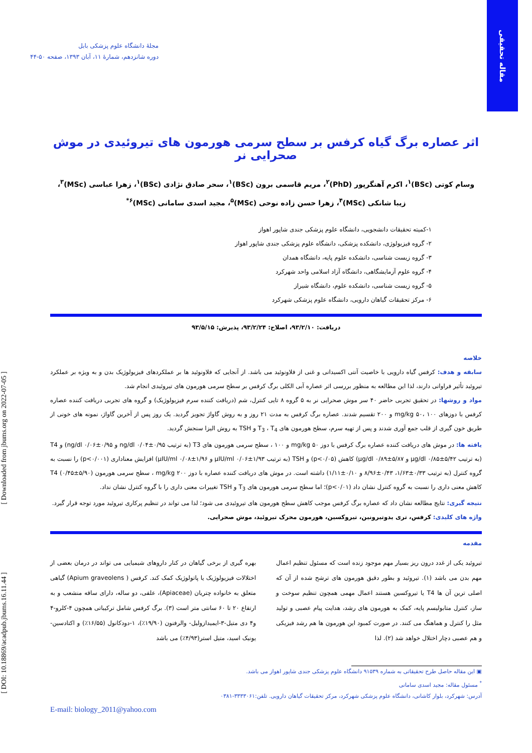مقاله تحقیقی
[ Downloaded from jbums.org on 2022-07-05 ]
[ DOI: 10.18869/acadpub.jbums.16.11.44 ]
مجلهٔ دانشگاه علوم پزشکی بابل
دوره شانزدهم، شمارهٔ ۱۱، آبان ۱۳۹۳، صفحه ۵۰-۴۴
اثر عصاره برگ گیاه کرفس بر سطح سرمی هورمون های تیروئیدی در موش صحرایی نر
وسام کوتی (BSc)<sup>۱</sup>، اکرم آهنگرپور (PhD)<sup>۲</sup>، مریم قاسمی برون (BSc)<sup>۱</sup>، سحر صادق نژادی (BSc)<sup>۱</sup>، زهرا عباسی (MSc)<sup>۳</sup>،
زیبا شانکی (MSc)<sup>۴</sup>، زهرا حسن زاده نوحی (MSc)<sup>۵</sup>، مجید اسدی سامانی (MSc)<sup>۶*</sup>
۱-کمیته تحقیقات دانشجویی، دانشگاه علوم پزشکی جندی شاپور اهواز
۲- گروه فیزیولوژی، دانشکده پزشکی، دانشگاه علوم پزشکی جندی شاپور اهواز
۳- گروه زیست شناسی، دانشکده علوم پایه، دانشگاه همدان
۴- گروه علوم آزمایشگاهی، دانشگاه آزاد اسلامی واحد شهرکرد
۵- گروه زیست شناسی، دانشکده علوم، دانشگاه شیراز
۶- مرکز تحقیقات گیاهان دارویی، دانشگاه علوم پزشکی شهرکرد
دریافت: ۹۳/۲/۱۰، اصلاح: ۹۳/۲/۲۴، پذیرش: ۹۳/۵/۱۵
خلاصه
سابقه و هدف: کرفس گیاه دارویی با خاصیت آنتی اکسیدانی و غنی از فلاونوئید می باشد. از آنجایی که فلاونوئید ها بر عملکردهای فیزیولوژیک بدن و به ویژه بر عملکرد تیروئید تأثیر فراوانی دارند، لذا این مطالعه به منظور بررسی اثر عصاره آبی الکلی برگ کرفس بر سطح سرمی هورمون های تیروئیدی انجام شد.
مواد و روشها: در تحقیق تجربی حاضر ۴۰ سر موش صحرایی نر به ۵ گروه ۸ تایی کنترل، شم (دریافت کننده سرم فیزیولوژیک) و گروه های تجربی دریافت کننده عصاره کرفس با دوزهای mg/kg ۵۰، ۱۰۰ و ۲۰۰ تقسیم شدند. عصاره برگ کرفس به مدت ۲۱ روز و به روش گاواژ تجویز گردید. یک روز پس از آخرین گاواژ، نمونه های خونی از طریق خون گیری از قلب جمع آوری شدند و پس از تهیه سرم، سطح هورمون های T<sub>3</sub> ، T<sub>4</sub> و TSH به روش الیزا سنجش گردید.
یافته ها: در موش های دریافت کننده عصاره برگ کرفس با دوز mg/kg ۵۰ و ۱۰۰ ، سطح سرمی هورمون های T3 (به ترتیب ng/dl ۰/۰۴±۰/۹۵ و ng/dl ۰/۰۶±۰/۹۵) و T4 (به ترتیب µg/dl ۰/۸۵±۵/۴۲ و µg/dl ۰/۸۹±۵/۸۷) کاهش (p<۰/۰۵) و TSH (به ترتیب µIU/ml ۰/۰۶±۱/۹۳ و µIU/ml ۰/۰۸±۱/۹۶) افزایش معناداری (p<۰/۰۰۱) را نسبت به گروه کنترل (به ترتیب ۰/۳۳±۱/۶۳، ۰/۴۳±۸/۹۶ و ۰/۱۰±۱/۱۱) داشته است. در موش های دریافت کننده عصاره با دوز mg/kg ۲۰۰ ، سطح سرمی هورمون T4 (۰/۴۵±۵/۹۰) کاهش معنی داری را نسبت به گروه کنترل نشان داد (p<۰/۰۱)؛ اما سطح سرمی هورمون های T<sub>3</sub> و TSH تغییرات معنی داری را با گروه کنترل نشان نداد.
نتیجه گیری: نتایج مطالعه نشان داد که عصاره برگ کرفس موجب کاهش سطح هورمون های تیروئیدی می شود؛ لذا می تواند در تنظیم پرکاری تیروئید مورد توجه قرار گیرد.
واژه های کلیدی: کرفس، تری یدوتیرونین، تیروکسین، هورمون محرک تیروئید، موش صحرایی.
مقدمه
تیروئید یکی از غدد درون ریز بسیار مهم موجود زنده است که مسئول تنظیم اعمال مهم بدن می باشد (۱). تیروئید و بطور دقیق هورمون های ترشح شده از آن که اصلی ترین آن ها T4 یا تیروکسین هستند اعمال مهمی همچون تنظیم سوخت و ساز، کنترل متابولیسم پایه، کمک به هورمون های رشد، هدایت پیام عصبی و تولید مثل را کنترل و هماهنگ می کنند. در صورت کمبود این هورمون ها هم رشد فیزیکی و هم عصبی دچار اختلال خواهد شد (۲). لذا
بهره گیری از برخی گیاهان در کنار داروهای شیمیایی می تواند در درمان بعضی از اختلالات فیزیولوژیک یا پاتولوژیک کمک کند. کرفس ( Apium graveolens) گیاهی متعلق به خانواده چتریان (Apiaceae)، علفی، دو ساله، دارای ساقه منشعب و به ارتفاع ۲۰ تا ۶۰ سانتی متر است (۳). برگ کرفس شامل ترکیباتی همچون ۴-کلرو-۴ و۴ دی متیل-۳-ایمیدازولیل- والرفنون (۱۹/۹۰٪)، ۱-دودکانول (۱۶/۵۵٪) و اکتادسین-یونیک اسید، متیل استر(۴/۹۳٪) می باشد
▣ این مقاله حاصل طرح تحقیقاتی به شماره ۹۱۵۳۹ دانشگاه علوم پزشکی جندی شاپور اهواز می باشد.
<sup>*</sup> مسئول مقاله: مجید اسدی سامانی
آدرس: شهرکرد، بلوار کاشانی، دانشگاه علوم پزشکی شهرکرد، مرکز تحقیقات گیاهان دارویی. تلفن:۳۳۳۳۰۶۱-۰۳۸۱
E-mail: biology_2011@yahoo.com